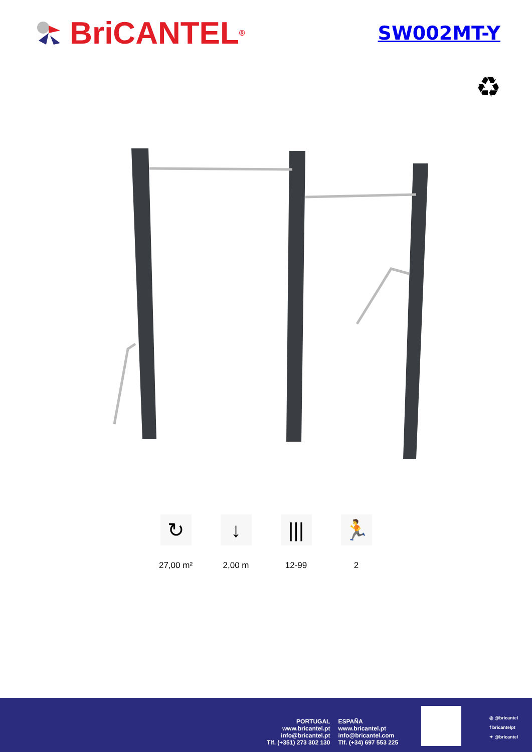BriCANTEL<sup>®</sup>
SW002MT-Y
♻
↻
27,00 m²
↓
2,00 m
|||
12-99
🏃
2
PORTUGAL
www.bricantel.pt
info@bricantel.pt
Tlf. (+351) 273 302 130
ESPAÑA
www.bricantel.pt
info@bricantel.com
Tlf. (+34) 697 553 225
◎ @bricantel
f bricantelpt
✦ @bricantel